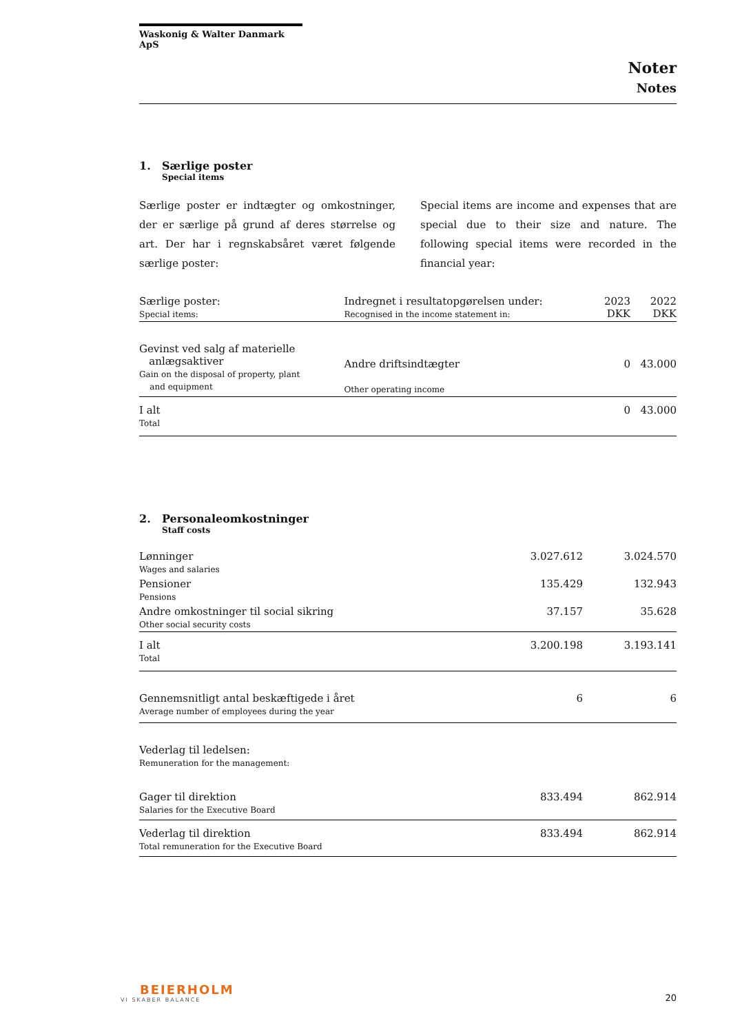Waskonig & Walter Danmark ApS
Noter
Notes
1. Særlige poster
Special items
Særlige poster er indtægter og omkostninger, der er særlige på grund af deres størrelse og art. Der har i regnskabsåret været følgende særlige poster:
Special items are income and expenses that are special due to their size and nature. The following special items were recorded in the financial year:
| Særlige poster: Special items: | Indregnet i resultatopgørelsen under: Recognised in the income statement in: | 2023 DKK | 2022 DKK |
| --- | --- | --- | --- |
| Gevinst ved salg af materielle anlægsaktiver Gain on the disposal of property, plant and equipment | Andre driftsindtægter Other operating income | 0 | 43.000 |
| I alt Total | | 0 | 43.000 |
2. Personaleomkostninger
Staff costs
| Lønninger Wages and salaries | 3.027.612 | 3.024.570 |
| Pensioner Pensions | 135.429 | 132.943 |
| Andre omkostninger til social sikring Other social security costs | 37.157 | 35.628 |
| I alt Total | 3.200.198 | 3.193.141 |
| Gennemsnitligt antal beskæftigede i året Average number of employees during the year | 6 | 6 |
| Vederlag til ledelsen: Remuneration for the management: | | |
| Gager til direktion Salaries for the Executive Board | 833.494 | 862.914 |
| Vederlag til direktion Total remuneration for the Executive Board | 833.494 | 862.914 |
BEIERHOLM
VI SKABER BALANCE
20